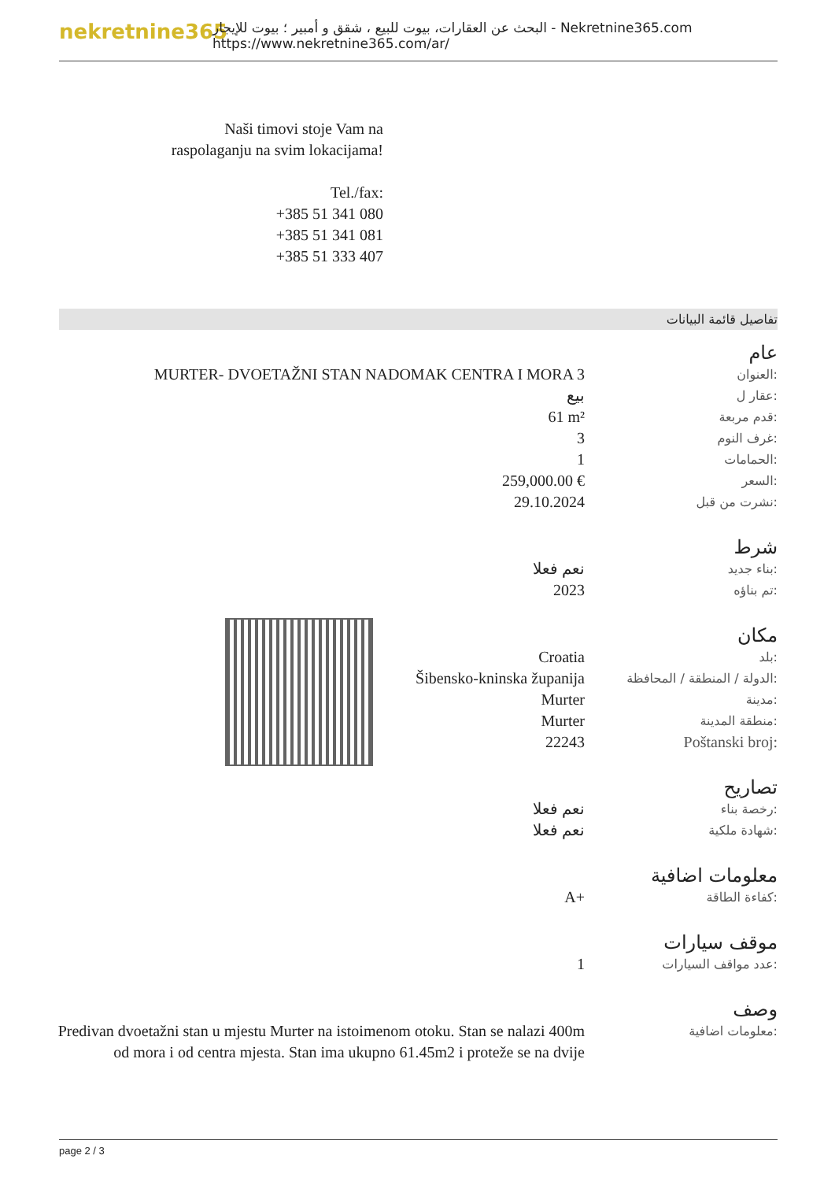nekretnine365
البحث عن العقارات، بيوت للبيع ، شقق و أمبير ؛ بيوت للإيجار - Nekretnine365.com
https://www.nekretnine365.com/ar/
Naši timovi stoje Vam na raspolaganju na svim lokacijama!
Tel./fax:
+385 51 341 080
+385 51 341 081
+385 51 333 407
تفاصيل قائمة البيانات
عام
| MURTER- DVOETAŽNI STAN NADOMAK CENTRA I MORA 3 | العنوان: |
| بيع | عقار ل: |
| 61 m² | قدم مربعة: |
| 3 | غرف النوم: |
| 1 | الحمامات: |
| 259,000.00 € | السعر: |
| 29.10.2024 | نشرت من قبل: |
شرط
| نعم فعلا | بناء جديد: |
| 2023 | تم بناؤه: |
مكان
| Croatia | بلد: |
| Šibensko-kninska županija | الدولة / المنطقة / المحافظة: |
| Murter | مدينة: |
| Murter | منطقة المدينة: |
| 22243 | Poštanski broj: |
تصاريح
| نعم فعلا | رخصة بناء: |
| نعم فعلا | شهادة ملكية: |
معلومات اضافية
| A+ | كفاءة الطاقة: |
موقف سيارات
| 1 | عدد مواقف السيارات: |
وصف
| Predivan dvoetažni stan u mjestu Murter na istoimenom otoku. Stan se nalazi 400m od mora i od centra mjesta. Stan ima ukupno 61.45m2 i proteže se na dvije | معلومات اضافية: |
page 2 / 3